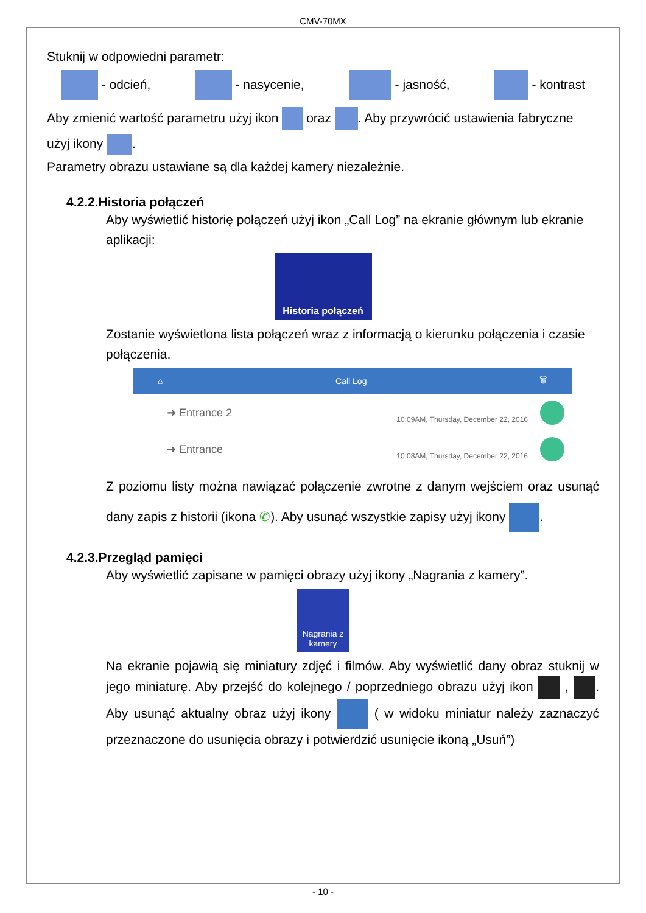CMV-70MX
Stuknij w odpowiedni parametr:
- odcień, - nasycenie, - jasność, - kontrast
Aby zmienić wartość parametru użyj ikon oraz . Aby przywrócić ustawienia fabryczne użyj ikony .
Parametry obrazu ustawiane są dla każdej kamery niezależnie.
4.2.2.Historia połączeń
Aby wyświetlić historię połączeń użyj ikon „Call Log” na ekranie głównym lub ekranie aplikacji:
Historia połączeń
Zostanie wyświetlona lista połączeń wraz z informacją o kierunku połączenia i czasie połączenia.
⌂ Call Log 🗑
➜ Entrance 2 10:09AM, Thursday, December 22, 2016
➜ Entrance 10:08AM, Thursday, December 22, 2016
Z poziomu listy można nawiązać połączenie zwrotne z danym wejściem oraz usunąć dany zapis z historii (ikona ✆). Aby usunąć wszystkie zapisy użyj ikony .
4.2.3.Przegląd pamięci
Aby wyświetlić zapisane w pamięci obrazy użyj ikony „Nagrania z kamery”.
Nagrania z kamery
Na ekranie pojawią się miniatury zdjęć i filmów. Aby wyświetlić dany obraz stuknij w jego miniaturę. Aby przejść do kolejnego / poprzedniego obrazu użyj ikon , . Aby usunąć aktualny obraz użyj ikony ( w widoku miniatur należy zaznaczyć przeznaczone do usunięcia obrazy i potwierdzić usunięcie ikoną „Usuń”)
- 10 -